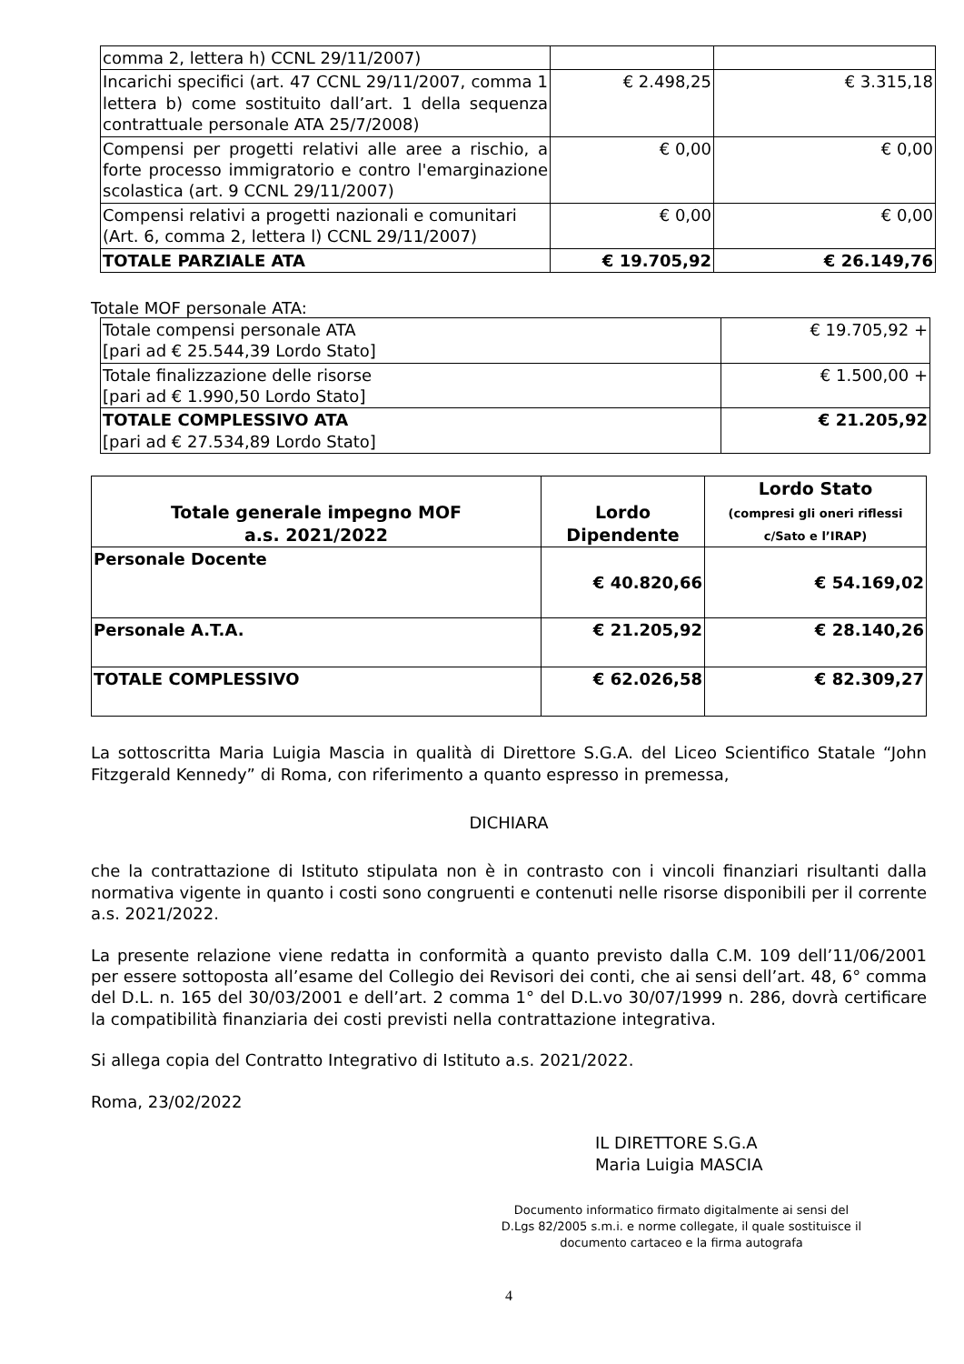| comma 2, lettera h) CCNL 29/11/2007) | | |
| Incarichi specifici (art. 47 CCNL 29/11/2007, comma 1 lettera b) come sostituito dall’art. 1 della sequenza contrattuale personale ATA 25/7/2008) | € 2.498,25 | € 3.315,18 |
| Compensi per progetti relativi alle aree a rischio, a forte processo immigratorio e contro l'emarginazione scolastica (art. 9 CCNL 29/11/2007) | € 0,00 | € 0,00 |
| Compensi relativi a progetti nazionali e comunitari (Art. 6, comma 2, lettera l) CCNL 29/11/2007) | € 0,00 | € 0,00 |
| TOTALE PARZIALE ATA | € 19.705,92 | € 26.149,76 |
Totale MOF personale ATA:
| Totale compensi personale ATA [pari ad € 25.544,39 Lordo Stato] | € 19.705,92 + |
| Totale finalizzazione delle risorse [pari ad € 1.990,50 Lordo Stato] | € 1.500,00 + |
| TOTALE COMPLESSIVO ATA [pari ad € 27.534,89 Lordo Stato] | € 21.205,92 |
| Totale generale impegno MOF a.s. 2021/2022 | Lordo Dipendente | Lordo Stato (compresi gli oneri riflessi c/Sato e l’IRAP) |
| --- | --- | --- |
| Personale Docente | € 40.820,66 | € 54.169,02 |
| Personale A.T.A. | € 21.205,92 | € 28.140,26 |
| TOTALE COMPLESSIVO | € 62.026,58 | € 82.309,27 |
La sottoscritta Maria Luigia Mascia in qualità di Direttore S.G.A. del Liceo Scientifico Statale “John Fitzgerald Kennedy” di Roma, con riferimento a quanto espresso in premessa,
DICHIARA
che la contrattazione di Istituto stipulata non è in contrasto con i vincoli finanziari risultanti dalla normativa vigente in quanto i costi sono congruenti e contenuti nelle risorse disponibili per il corrente a.s. 2021/2022.
La presente relazione viene redatta in conformità a quanto previsto dalla C.M. 109 dell’11/06/2001 per essere sottoposta all’esame del Collegio dei Revisori dei conti, che ai sensi dell’art. 48, 6° comma del D.L. n. 165 del 30/03/2001 e dell’art. 2 comma 1° del D.L.vo 30/07/1999 n. 286, dovrà certificare la compatibilità finanziaria dei costi previsti nella contrattazione integrativa.
Si allega copia del Contratto Integrativo di Istituto a.s. 2021/2022.
Roma, 23/02/2022
IL DIRETTORE S.G.A
Maria Luigia MASCIA
Documento informatico firmato digitalmente ai sensi del D.Lgs 82/2005 s.m.i. e norme collegate, il quale sostituisce il documento cartaceo e la firma autografa
4